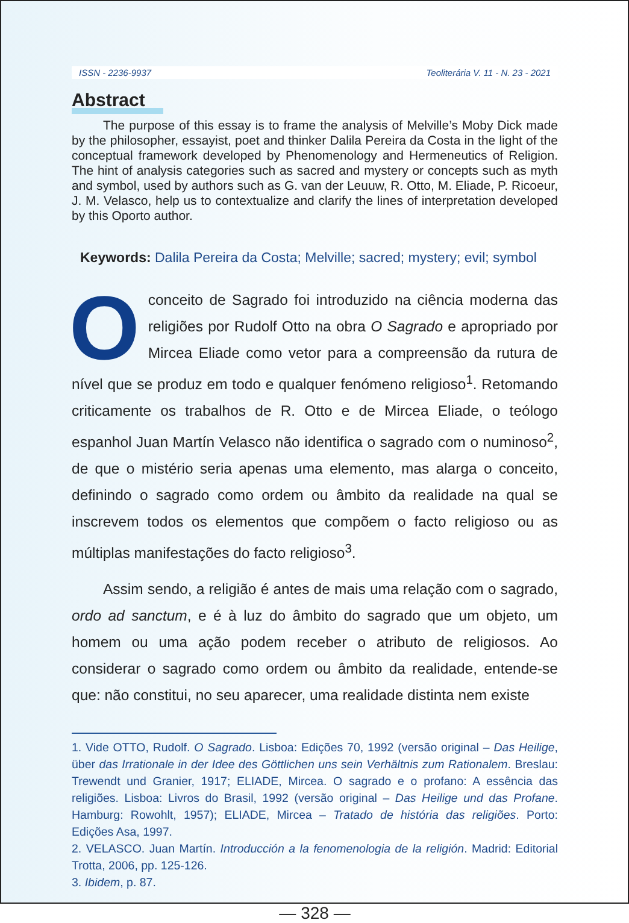ISSN - 2236-9937 Teoliterária V. 11 - N. 23 - 2021
Abstract
The purpose of this essay is to frame the analysis of Melville’s Moby Dick made by the philosopher, essayist, poet and thinker Dalila Pereira da Costa in the light of the conceptual framework developed by Phenomenology and Hermeneutics of Religion. The hint of analysis categories such as sacred and mystery or concepts such as myth and symbol, used by authors such as G. van der Leuuw, R. Otto, M. Eliade, P. Ricoeur, J. M. Velasco, help us to contextualize and clarify the lines of interpretation developed by this Oporto author.
Keywords: Dalila Pereira da Costa; Melville; sacred; mystery; evil; symbol
Oconceito de Sagrado foi introduzido na ciência moderna das religiões por Rudolf Otto na obra O Sagrado e apropriado por Mircea Eliade como vetor para a compreensão da rutura de nível que se produz em todo e qualquer fenómeno religioso<sup>1</sup>. Retomando criticamente os trabalhos de R. Otto e de Mircea Eliade, o teólogo espanhol Juan Martín Velasco não identifica o sagrado com o numinoso<sup>2</sup>, de que o mistério seria apenas uma elemento, mas alarga o conceito, definindo o sagrado como ordem ou âmbito da realidade na qual se inscrevem todos os elementos que compõem o facto religioso ou as múltiplas manifestações do facto religioso<sup>3</sup>.
Assim sendo, a religião é antes de mais uma relação com o sagrado, ordo ad sanctum, e é à luz do âmbito do sagrado que um objeto, um homem ou uma ação podem receber o atributo de religiosos. Ao considerar o sagrado como ordem ou âmbito da realidade, entende-se que: não constitui, no seu aparecer, uma realidade distinta nem existe
1. Vide OTTO, Rudolf. O Sagrado. Lisboa: Edições 70, 1992 (versão original – Das Heilige, über das Irrationale in der Idee des Göttlichen uns sein Verhältnis zum Rationalem. Breslau: Trewendt und Granier, 1917; ELIADE, Mircea. O sagrado e o profano: A essência das religiões. Lisboa: Livros do Brasil, 1992 (versão original – Das Heilige und das Profane. Hamburg: Rowohlt, 1957); ELIADE, Mircea – Tratado de história das religiões. Porto: Edições Asa, 1997.
2. VELASCO. Juan Martín. Introducción a la fenomenologia de la religión. Madrid: Editorial Trotta, 2006, pp. 125-126.
3. Ibidem, p. 87.
— 328 —